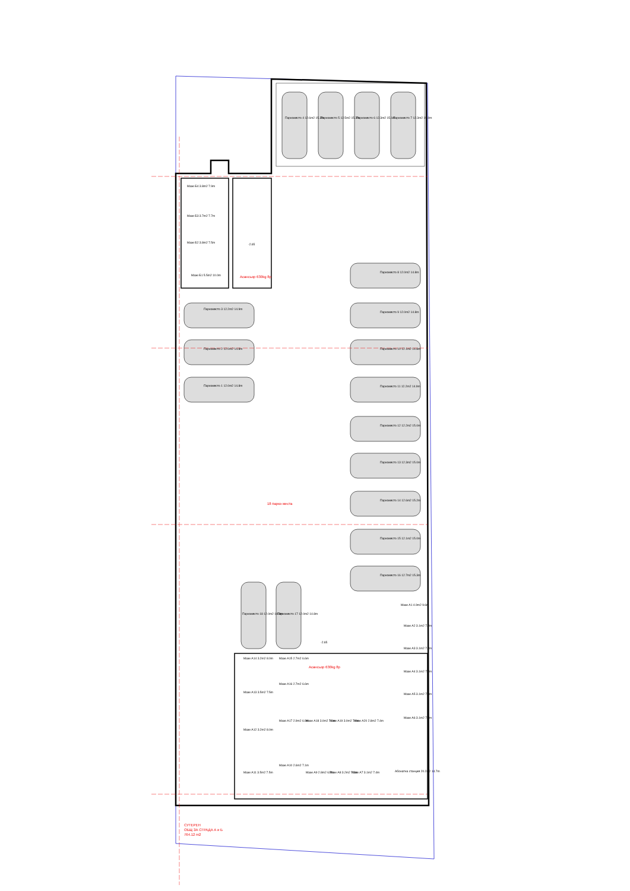Паркомясто 4 12.6m2 15.3m Паркомясто 5 12.5m2 15.2m Паркомясто 6 12.3m2 15.1m Паркомясто 7 12.3m2 15.0m
Мазе Б4 3.8m2 7.9m
Мазе Б3 3.7m2 7.7m
Мазе Б2 3.8m2 7.5m
Мазе Б1 5.5m2 10.0m
-2.65
Асансьор 630kg 8p
Паркомясто 8 12.0m2 14.8m
Паркомясто 9 12.0m2 14.8m
Паркомясто 10 12.1m2 14.8m
Паркомясто 11 12.2m2 14.9m
Паркомясто 12 12.2m2 15.0m
Паркомясто 13 12.3m2 15.0m
Паркомясто 14 12.6m2 15.2m
Паркомясто 15 12.1m2 15.0m
Паркомясто 16 12.7m2 15.3m
Паркомясто 3 12.2m2 14.9m
Паркомясто 2 12.0m2 14.8m
Паркомясто 1 12.0m2 14.8m
18 парко места
Паркомясто 18 12.0m2 14.8m Паркомясто 17 12.0m2 14.8m
-2.65
Асансьор 630kg 8p
Мазе А1 4.9m2 9.6m
Мазе А2 3.1m2 7.2m
Мазе А3 3.1m2 7.2m
Мазе А4 3.1m2 7.2m
Мазе А5 3.1m2 7.3m
Мазе А6 3.1m2 7.2m
Мазе А14 3.2m2 8.0m Мазе А15 2.7m2 6.6m
Мазе А16 2.7m2 6.6m
Мазе А13 3.5m2 7.5m
Мазе А17 2.9m2 6.9m Мазе А18 3.0m2 7.0m Мазе А19 3.0m2 7.0m Мазе А20 2.8m2 7.4m
Мазе А12 3.2m2 8.0m
Мазе А10 2.6m2 7.1m
Мазе А11 3.5m2 7.5m Мазе А9 2.8m2 6.7m Мазе А8 3.2m2 7.3m Мазе А7 3.1m2 7.4m Абонатна станция 20.2m2 14.7m
СУТЕРЕН
ОБЩ ЗА СГРАДА А и Б
764.12 m2